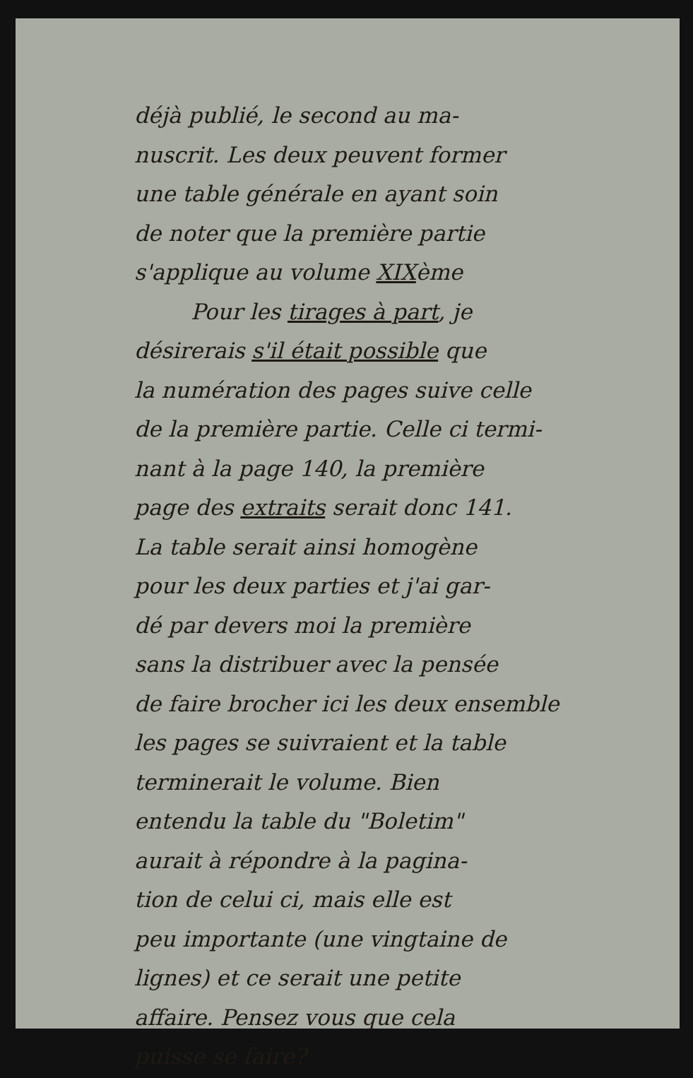déjà publié, le second au ma-
nuscrit. Les deux peuvent former
une table générale en ayant soin
de noter que la première partie
s'applique au volume XIXème
Pour les tirages à part, je
désirerais s'il était possible que
la numération des pages suive celle
de la première partie. Celle ci termi-
nant à la page 140, la première
page des extraits serait donc 141.
La table serait ainsi homogène
pour les deux parties et j'ai gar-
dé par devers moi la première
sans la distribuer avec la pensée
de faire brocher ici les deux ensemble
les pages se suivraient et la table
terminerait le volume. Bien
entendu la table du "Boletim"
aurait à répondre à la pagina-
tion de celui ci, mais elle est
peu importante (une vingtaine de
lignes) et ce serait une petite
affaire. Pensez vous que cela
puisse se faire?